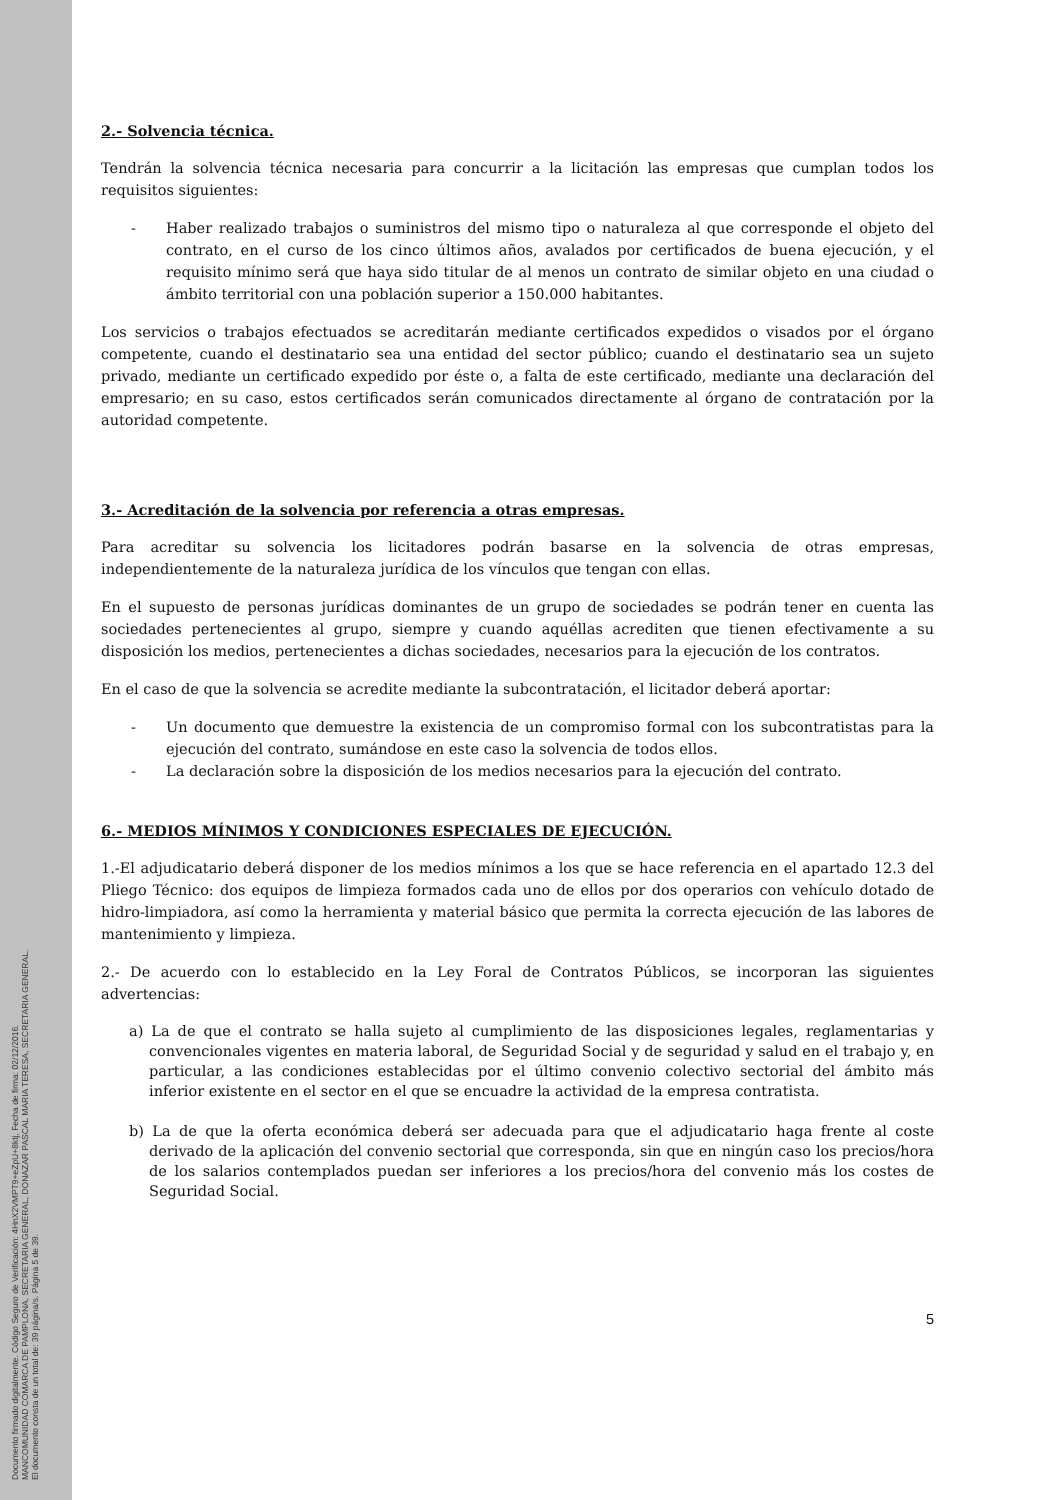Documento firmado digitalmente. Código Seguro de Verificación: 4HnX2VMPT9+eZpU+8ktj, Fecha de firma: 02/12/2016.
MANCOMUNIDAD COMARCA DE PAMPLONA, SECRETARIA GENERAL, DONAZAR PASCAL MARIA TERESA, SECRETARIA GENERAL.
El documento consta de un total de: 39 página/s. Página 5 de 39.
2.- Solvencia técnica.
Tendrán la solvencia técnica necesaria para concurrir a la licitación las empresas que cumplan todos los requisitos siguientes:
- Haber realizado trabajos o suministros del mismo tipo o naturaleza al que corresponde el objeto del contrato, en el curso de los cinco últimos años, avalados por certificados de buena ejecución, y el requisito mínimo será que haya sido titular de al menos un contrato de similar objeto en una ciudad o ámbito territorial con una población superior a 150.000 habitantes.
Los servicios o trabajos efectuados se acreditarán mediante certificados expedidos o visados por el órgano competente, cuando el destinatario sea una entidad del sector público; cuando el destinatario sea un sujeto privado, mediante un certificado expedido por éste o, a falta de este certificado, mediante una declaración del empresario; en su caso, estos certificados serán comunicados directamente al órgano de contratación por la autoridad competente.
3.- Acreditación de la solvencia por referencia a otras empresas.
Para acreditar su solvencia los licitadores podrán basarse en la solvencia de otras empresas, independientemente de la naturaleza jurídica de los vínculos que tengan con ellas.
En el supuesto de personas jurídicas dominantes de un grupo de sociedades se podrán tener en cuenta las sociedades pertenecientes al grupo, siempre y cuando aquéllas acrediten que tienen efectivamente a su disposición los medios, pertenecientes a dichas sociedades, necesarios para la ejecución de los contratos.
En el caso de que la solvencia se acredite mediante la subcontratación, el licitador deberá aportar:
- Un documento que demuestre la existencia de un compromiso formal con los subcontratistas para la ejecución del contrato, sumándose en este caso la solvencia de todos ellos.
- La declaración sobre la disposición de los medios necesarios para la ejecución del contrato.
6.- MEDIOS MÍNIMOS Y CONDICIONES ESPECIALES DE EJECUCIÓN.
1.-El adjudicatario deberá disponer de los medios mínimos a los que se hace referencia en el apartado 12.3 del Pliego Técnico: dos equipos de limpieza formados cada uno de ellos por dos operarios con vehículo dotado de hidro-limpiadora, así como la herramienta y material básico que permita la correcta ejecución de las labores de mantenimiento y limpieza.
2.- De acuerdo con lo establecido en la Ley Foral de Contratos Públicos, se incorporan las siguientes advertencias:
a) La de que el contrato se halla sujeto al cumplimiento de las disposiciones legales, reglamentarias y convencionales vigentes en materia laboral, de Seguridad Social y de seguridad y salud en el trabajo y, en particular, a las condiciones establecidas por el último convenio colectivo sectorial del ámbito más inferior existente en el sector en el que se encuadre la actividad de la empresa contratista.
b) La de que la oferta económica deberá ser adecuada para que el adjudicatario haga frente al coste derivado de la aplicación del convenio sectorial que corresponda, sin que en ningún caso los precios/hora de los salarios contemplados puedan ser inferiores a los precios/hora del convenio más los costes de Seguridad Social.
5